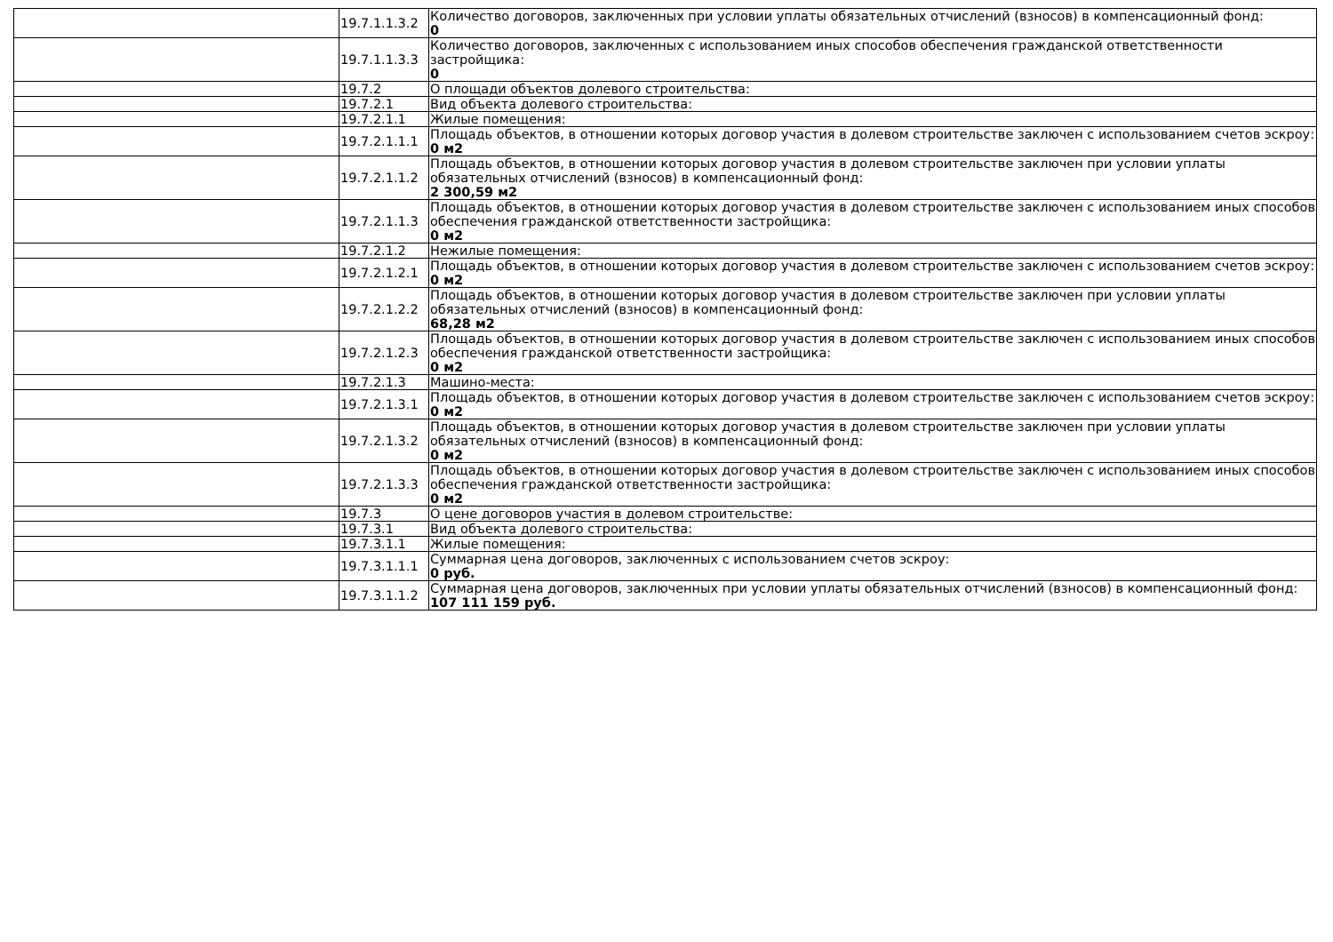| | 19.7.1.1.3.2 | Количество договоров, заключенных при условии уплаты обязательных отчислений (взносов) в компенсационный фонд: 0 |
| | 19.7.1.1.3.3 | Количество договоров, заключенных с использованием иных способов обеспечения гражданской ответственности застройщика: 0 |
| | 19.7.2 | О площади объектов долевого строительства: |
| | 19.7.2.1 | Вид объекта долевого строительства: |
| | 19.7.2.1.1 | Жилые помещения: |
| | 19.7.2.1.1.1 | Площадь объектов, в отношении которых договор участия в долевом строительстве заключен с использованием счетов эскроу: 0 м2 |
| | 19.7.2.1.1.2 | Площадь объектов, в отношении которых договор участия в долевом строительстве заключен при условии уплаты обязательных отчислений (взносов) в компенсационный фонд: 2 300,59 м2 |
| | 19.7.2.1.1.3 | Площадь объектов, в отношении которых договор участия в долевом строительстве заключен с использованием иных способов обеспечения гражданской ответственности застройщика: 0 м2 |
| | 19.7.2.1.2 | Нежилые помещения: |
| | 19.7.2.1.2.1 | Площадь объектов, в отношении которых договор участия в долевом строительстве заключен с использованием счетов эскроу: 0 м2 |
| | 19.7.2.1.2.2 | Площадь объектов, в отношении которых договор участия в долевом строительстве заключен при условии уплаты обязательных отчислений (взносов) в компенсационный фонд: 68,28 м2 |
| | 19.7.2.1.2.3 | Площадь объектов, в отношении которых договор участия в долевом строительстве заключен с использованием иных способов обеспечения гражданской ответственности застройщика: 0 м2 |
| | 19.7.2.1.3 | Машино-места: |
| | 19.7.2.1.3.1 | Площадь объектов, в отношении которых договор участия в долевом строительстве заключен с использованием счетов эскроу: 0 м2 |
| | 19.7.2.1.3.2 | Площадь объектов, в отношении которых договор участия в долевом строительстве заключен при условии уплаты обязательных отчислений (взносов) в компенсационный фонд: 0 м2 |
| | 19.7.2.1.3.3 | Площадь объектов, в отношении которых договор участия в долевом строительстве заключен с использованием иных способов обеспечения гражданской ответственности застройщика: 0 м2 |
| | 19.7.3 | О цене договоров участия в долевом строительстве: |
| | 19.7.3.1 | Вид объекта долевого строительства: |
| | 19.7.3.1.1 | Жилые помещения: |
| | 19.7.3.1.1.1 | Суммарная цена договоров, заключенных с использованием счетов эскроу: 0 руб. |
| | 19.7.3.1.1.2 | Суммарная цена договоров, заключенных при условии уплаты обязательных отчислений (взносов) в компенсационный фонд: 107 111 159 руб. |